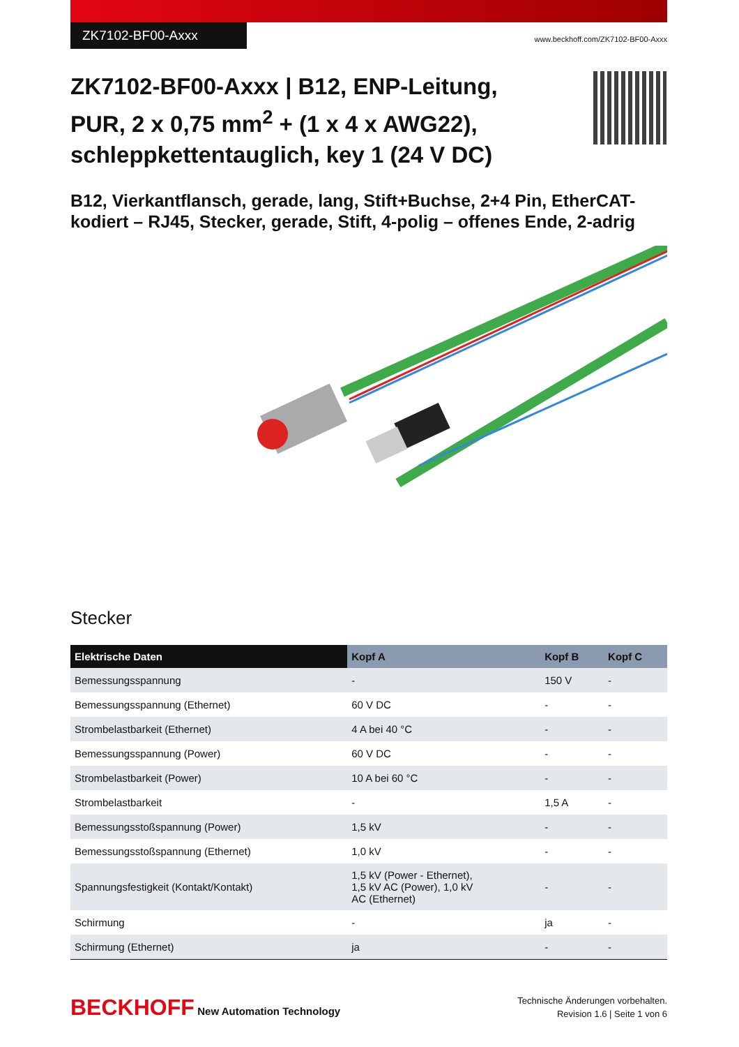ZK7102-BF00-Axxx www.beckhoff.com/ZK7102-BF00-Axxx
ZK7102-BF00-Axxx | B12, ENP-Leitung, PUR, 2 x 0,75 mm<sup>2</sup> + (1 x 4 x AWG22), schleppkettentauglich, key 1 (24 V DC)
B12, Vierkantflansch, gerade, lang, Stift+Buchse, 2+4 Pin, EtherCAT-kodiert – RJ45, Stecker, gerade, Stift, 4-polig – offenes Ende, 2-adrig
Stecker
| Elektrische Daten | Kopf A | Kopf B | Kopf C |
| --- | --- | --- | --- |
| Bemessungsspannung | - | 150 V | - |
| Bemessungsspannung (Ethernet) | 60 V DC | - | - |
| Strombelastbarkeit (Ethernet) | 4 A bei 40 °C | - | - |
| Bemessungsspannung (Power) | 60 V DC | - | - |
| Strombelastbarkeit (Power) | 10 A bei 60 °C | - | - |
| Strombelastbarkeit | - | 1,5 A | - |
| Bemessungsstoßspannung (Power) | 1,5 kV | - | - |
| Bemessungsstoßspannung (Ethernet) | 1,0 kV | - | - |
| Spannungsfestigkeit (Kontakt/Kontakt) | 1,5 kV (Power - Ethernet), 1,5 kV AC (Power), 1,0 kV AC (Ethernet) | - | - |
| Schirmung | - | ja | - |
| Schirmung (Ethernet) | ja | - | - |
BECKHOFF New Automation Technology
Technische Änderungen vorbehalten.
Revision 1.6 | Seite 1 von 6